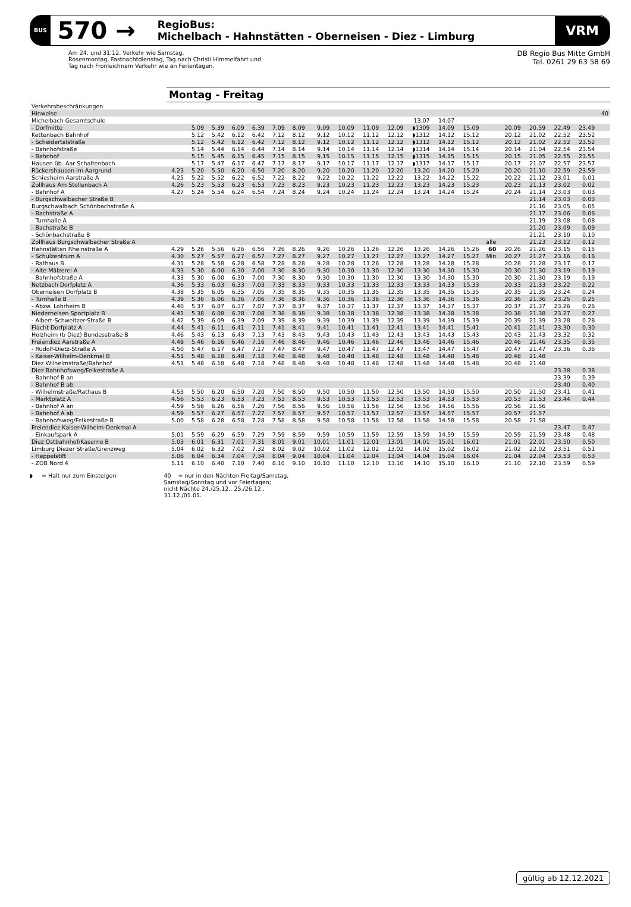BUS 570 → RegioBus:
Michelbach - Hahnstätten - Oberneisen - Diez - Limburg VRM
Am 24. und 31.12. Verkehr wie Samstag.
Rosenmontag, Fastnachtdienstag, Tag nach Christi Himmelfahrt und
Tag nach Fronleichnam Verkehr wie an Ferientagen.
DB Regio Bus Mitte GmbH
Tel. 0261 29 63 58 69
Montag - Freitag
| Verkehrsbeschränkungen | | | | | | | | | | | | | | | | | | | | |
| Hinweise | | | | | | | | | | | | | | | | | | | | 40 |
| Michelbach Gesamtschule | | | | | | | | | | | | 13.07 | 14.07 | | | | | | | |
| - Dorfmitte | | 5.09 | 5.39 | 6.09 | 6.39 | 7.09 | 8.09 | 9.09 | 10.09 | 11.09 | 12.09 | ◗1309 | 14.09 | 15.09 | | 20.09 | 20.59 | 22.49 | 23.49 | |
| Kettenbach Bahnhof | | 5.12 | 5.42 | 6.12 | 6.42 | 7.12 | 8.12 | 9.12 | 10.12 | 11.12 | 12.12 | ◗1312 | 14.12 | 15.12 | | 20.12 | 21.02 | 22.52 | 23.52 | |
| - Scheidertalstraße | | 5.12 | 5.42 | 6.12 | 6.42 | 7.12 | 8.12 | 9.12 | 10.12 | 11.12 | 12.12 | ◗1312 | 14.12 | 15.12 | | 20.12 | 21.02 | 22.52 | 23.52 | |
| - Bahnhofstraße | | 5.14 | 5.44 | 6.14 | 6.44 | 7.14 | 8.14 | 9.14 | 10.14 | 11.14 | 12.14 | ◗1314 | 14.14 | 15.14 | | 20.14 | 21.04 | 22.54 | 23.54 | |
| - Bahnhof | | 5.15 | 5.45 | 6.15 | 6.45 | 7.15 | 8.15 | 9.15 | 10.15 | 11.15 | 12.15 | ◗1315 | 14.15 | 15.15 | | 20.15 | 21.05 | 22.55 | 23.55 | |
| Hausen üb. Aar Schaltenbach | | 5.17 | 5.47 | 6.17 | 6.47 | 7.17 | 8.17 | 9.17 | 10.17 | 11.17 | 12.17 | ◗1317 | 14.17 | 15.17 | | 20.17 | 21.07 | 22.57 | 23.57 | |
| Rückershausen Im Aargrund | 4.23 | 5.20 | 5.50 | 6.20 | 6.50 | 7.20 | 8.20 | 9.20 | 10.20 | 11.20 | 12.20 | 13.20 | 14.20 | 15.20 | | 20.20 | 21.10 | 22.59 | 23.59 | |
| Schiesheim Aarstraße A | 4.25 | 5.22 | 5.52 | 6.22 | 6.52 | 7.22 | 8.22 | 9.22 | 10.22 | 11.22 | 12.22 | 13.22 | 14.22 | 15.22 | | 20.22 | 21.12 | 23.01 | 0.01 | |
| Zollhaus Am Stollenbach A | 4.26 | 5.23 | 5.53 | 6.23 | 6.53 | 7.23 | 8.23 | 9.23 | 10.23 | 11.23 | 12.23 | 13.23 | 14.23 | 15.23 | | 20.23 | 21.13 | 23.02 | 0.02 | |
| - Bahnhof A | 4.27 | 5.24 | 5.54 | 6.24 | 6.54 | 7.24 | 8.24 | 9.24 | 10.24 | 11.24 | 12.24 | 13.24 | 14.24 | 15.24 | | 20.24 | 21.14 | 23.03 | 0.03 | |
| - Burgschwalbacher Straße B | | | | | | | | | | | | | | | | | 21.14 | 23.03 | 0.03 | |
| Burgschwalbach Schönbachstraße A | | | | | | | | | | | | | | | | | 21.16 | 23.05 | 0.05 | |
| - Bachstraße A | | | | | | | | | | | | | | | | | 21.17 | 23.06 | 0.06 | |
| - Turnhalle A | | | | | | | | | | | | | | | | | 21.19 | 23.08 | 0.08 | |
| - Bachstraße B | | | | | | | | | | | | | | | | | 21.20 | 23.09 | 0.09 | |
| - Schönbachstraße B | | | | | | | | | | | | | | | | | 21.21 | 23.10 | 0.10 | |
| Zollhaus Burgschwalbacher Straße A | | | | | | | | | | | | | | | alle | | 21.23 | 23.12 | 0.12 | |
| Hahnstätten Rheinstraße A | 4.29 | 5.26 | 5.56 | 6.26 | 6.56 | 7.26 | 8.26 | 9.26 | 10.26 | 11.26 | 12.26 | 13.26 | 14.26 | 15.26 | 60 | 20.26 | 21.26 | 23.15 | 0.15 | |
| - Schulzentrum A | 4.30 | 5.27 | 5.57 | 6.27 | 6.57 | 7.27 | 8.27 | 9.27 | 10.27 | 11.27 | 12.27 | 13.27 | 14.27 | 15.27 | Min | 20.27 | 21.27 | 23.16 | 0.16 | |
| - Rathaus B | 4.31 | 5.28 | 5.58 | 6.28 | 6.58 | 7.28 | 8.28 | 9.28 | 10.28 | 11.28 | 12.28 | 13.28 | 14.28 | 15.28 | | 20.28 | 21.28 | 23.17 | 0.17 | |
| - Alte Mälzerei A | 4.33 | 5.30 | 6.00 | 6.30 | 7.00 | 7.30 | 8.30 | 9.30 | 10.30 | 11.30 | 12.30 | 13.30 | 14.30 | 15.30 | | 20.30 | 21.30 | 23.19 | 0.19 | |
| - Bahnhofstraße A | 4.33 | 5.30 | 6.00 | 6.30 | 7.00 | 7.30 | 8.30 | 9.30 | 10.30 | 11.30 | 12.30 | 13.30 | 14.30 | 15.30 | | 20.30 | 21.30 | 23.19 | 0.19 | |
| Netzbach Dorfplatz A | 4.36 | 5.33 | 6.03 | 6.33 | 7.03 | 7.33 | 8.33 | 9.33 | 10.33 | 11.33 | 12.33 | 13.33 | 14.33 | 15.33 | | 20.33 | 21.33 | 23.22 | 0.22 | |
| Oberneisen Dorfplatz B | 4.38 | 5.35 | 6.05 | 6.35 | 7.05 | 7.35 | 8.35 | 9.35 | 10.35 | 11.35 | 12.35 | 13.35 | 14.35 | 15.35 | | 20.35 | 21.35 | 23.24 | 0.24 | |
| - Turnhalle B | 4.39 | 5.36 | 6.06 | 6.36 | 7.06 | 7.36 | 8.36 | 9.36 | 10.36 | 11.36 | 12.36 | 13.36 | 14.36 | 15.36 | | 20.36 | 21.36 | 23.25 | 0.25 | |
| - Abzw. Lohrheim B | 4.40 | 5.37 | 6.07 | 6.37 | 7.07 | 7.37 | 8.37 | 9.37 | 10.37 | 11.37 | 12.37 | 13.37 | 14.37 | 15.37 | | 20.37 | 21.37 | 23.26 | 0.26 | |
| Niederneisen Sportplatz B | 4.41 | 5.38 | 6.08 | 6.38 | 7.08 | 7.38 | 8.38 | 9.38 | 10.38 | 11.38 | 12.38 | 13.38 | 14.38 | 15.38 | | 20.38 | 21.38 | 23.27 | 0.27 | |
| - Albert-Schweitzer-Straße B | 4.42 | 5.39 | 6.09 | 6.39 | 7.09 | 7.39 | 8.39 | 9.39 | 10.39 | 11.39 | 12.39 | 13.39 | 14.39 | 15.39 | | 20.39 | 21.39 | 23.28 | 0.28 | |
| Flacht Dorfplatz A | 4.44 | 5.41 | 6.11 | 6.41 | 7.11 | 7.41 | 8.41 | 9.41 | 10.41 | 11.41 | 12.41 | 13.41 | 14.41 | 15.41 | | 20.41 | 21.41 | 23.30 | 0.30 | |
| Holzheim (b Diez) Bundesstraße B | 4.46 | 5.43 | 6.13 | 6.43 | 7.13 | 7.43 | 8.43 | 9.43 | 10.43 | 11.43 | 12.43 | 13.43 | 14.43 | 15.43 | | 20.43 | 21.43 | 23.32 | 0.32 | |
| Freiendiez Aarstraße A | 4.49 | 5.46 | 6.16 | 6.46 | 7.16 | 7.46 | 8.46 | 9.46 | 10.46 | 11.46 | 12.46 | 13.46 | 14.46 | 15.46 | | 20.46 | 21.46 | 23.35 | 0.35 | |
| - Rudolf-Dietz-Straße A | 4.50 | 5.47 | 6.17 | 6.47 | 7.17 | 7.47 | 8.47 | 9.47 | 10.47 | 11.47 | 12.47 | 13.47 | 14.47 | 15.47 | | 20.47 | 21.47 | 23.36 | 0.36 | |
| - Kaiser-Wilhelm-Denkmal B | 4.51 | 5.48 | 6.18 | 6.48 | 7.18 | 7.48 | 8.48 | 9.48 | 10.48 | 11.48 | 12.48 | 13.48 | 14.48 | 15.48 | | 20.48 | 21.48 | | | |
| Diez Wilhelmstraße/Bahnhof | 4.51 | 5.48 | 6.18 | 6.48 | 7.18 | 7.48 | 8.48 | 9.48 | 10.48 | 11.48 | 12.48 | 13.48 | 14.48 | 15.48 | | 20.48 | 21.48 | | | |
| Diez Bahnhofsweg/Felkestraße A | | | | | | | | | | | | | | | | | | 23.38 | 0.38 | |
| - Bahnhof B an | | | | | | | | | | | | | | | | | | 23.39 | 0.39 | |
| - Bahnhof B ab | | | | | | | | | | | | | | | | | | 23.40 | 0.40 | |
| - Wilhelmstraße/Rathaus B | 4.53 | 5.50 | 6.20 | 6.50 | 7.20 | 7.50 | 8.50 | 9.50 | 10.50 | 11.50 | 12.50 | 13.50 | 14.50 | 15.50 | | 20.50 | 21.50 | 23.41 | 0.41 | |
| - Marktplatz A | 4.56 | 5.53 | 6.23 | 6.53 | 7.23 | 7.53 | 8.53 | 9.53 | 10.53 | 11.53 | 12.53 | 13.53 | 14.53 | 15.53 | | 20.53 | 21.53 | 23.44 | 0.44 | |
| - Bahnhof A an | 4.59 | 5.56 | 6.26 | 6.56 | 7.26 | 7.56 | 8.56 | 9.56 | 10.56 | 11.56 | 12.56 | 13.56 | 14.56 | 15.56 | | 20.56 | 21.56 | | | |
| - Bahnhof A ab | 4.59 | 5.57 | 6.27 | 6.57 | 7.27 | 7.57 | 8.57 | 9.57 | 10.57 | 11.57 | 12.57 | 13.57 | 14.57 | 15.57 | | 20.57 | 21.57 | | | |
| - Bahnhofsweg/Felkestraße B | 5.00 | 5.58 | 6.28 | 6.58 | 7.28 | 7.58 | 8.58 | 9.58 | 10.58 | 11.58 | 12.58 | 13.58 | 14.58 | 15.58 | | 20.58 | 21.58 | | | |
| Freiendiez Kaiser-Wilhelm-Denkmal A | | | | | | | | | | | | | | | | | | 23.47 | 0.47 | |
| - Einkaufspark A | 5.01 | 5.59 | 6.29 | 6.59 | 7.29 | 7.59 | 8.59 | 9.59 | 10.59 | 11.59 | 12.59 | 13.59 | 14.59 | 15.59 | | 20.59 | 21.59 | 23.48 | 0.48 | |
| Diez Ostbahnhof/Kaserne B | 5.03 | 6.01 | 6.31 | 7.01 | 7.31 | 8.01 | 9.01 | 10.01 | 11.01 | 12.01 | 13.01 | 14.01 | 15.01 | 16.01 | | 21.01 | 22.01 | 23.50 | 0.50 | |
| Limburg Diezer Straße/Grenzweg | 5.04 | 6.02 | 6.32 | 7.02 | 7.32 | 8.02 | 9.02 | 10.02 | 11.02 | 12.02 | 13.02 | 14.02 | 15.02 | 16.02 | | 21.02 | 22.02 | 23.51 | 0.51 | |
| - Heppelstift | 5.06 | 6.04 | 6.34 | 7.04 | 7.34 | 8.04 | 9.04 | 10.04 | 11.04 | 12.04 | 13.04 | 14.04 | 15.04 | 16.04 | | 21.04 | 22.04 | 23.53 | 0.53 | |
| - ZOB Nord 4 | 5.11 | 6.10 | 6.40 | 7.10 | 7.40 | 8.10 | 9.10 | 10.10 | 11.10 | 12.10 | 13.10 | 14.10 | 15.10 | 16.10 | | 21.10 | 22.10 | 23.59 | 0.59 | |
◗ = Halt nur zum Einsteigen
40 = nur in den Nächten Freitag/Samstag,
Samstag/Sonntag und vor Feiertagen;
nicht Nächte 24./25.12., 25./26.12.,
31.12./01.01.
gültig ab 12.12.2021